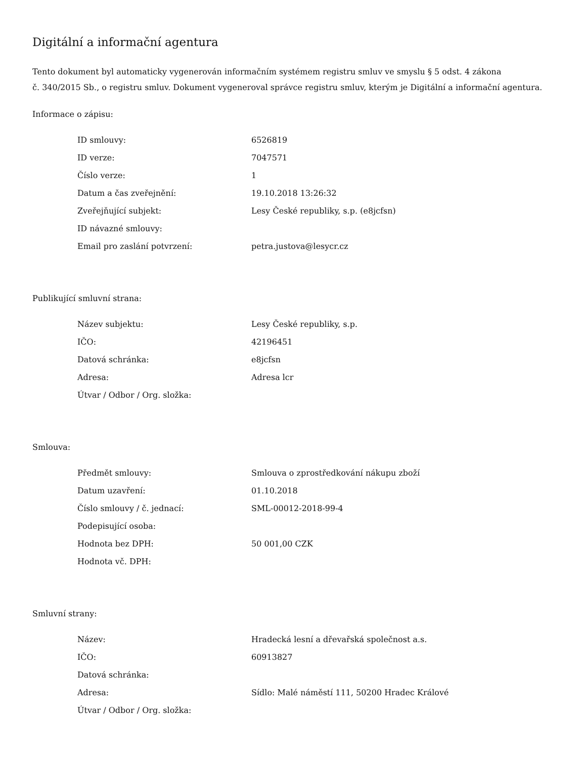Digitální a informační agentura
Tento dokument byl automaticky vygenerován informačním systémem registru smluv ve smyslu § 5 odst. 4 zákona
č. 340/2015 Sb., o registru smluv. Dokument vygeneroval správce registru smluv, kterým je Digitální a informační agentura.
Informace o zápisu:
| ID smlouvy: | 6526819 |
| ID verze: | 7047571 |
| Číslo verze: | 1 |
| Datum a čas zveřejnění: | 19.10.2018 13:26:32 |
| Zveřejňující subjekt: | Lesy České republiky, s.p. (e8jcfsn) |
| ID návazné smlouvy: | |
| Email pro zaslání potvrzení: | petra.justova@lesycr.cz |
Publikující smluvní strana:
| Název subjektu: | Lesy České republiky, s.p. |
| IČO: | 42196451 |
| Datová schránka: | e8jcfsn |
| Adresa: | Adresa lcr |
| Útvar / Odbor / Org. složka: | |
Smlouva:
| Předmět smlouvy: | Smlouva o zprostředkování nákupu zboží |
| Datum uzavření: | 01.10.2018 |
| Číslo smlouvy / č. jednací: | SML-00012-2018-99-4 |
| Podepisující osoba: | |
| Hodnota bez DPH: | 50 001,00 CZK |
| Hodnota vč. DPH: | |
Smluvní strany:
| Název: | Hradecká lesní a dřevařská společnost a.s. |
| IČO: | 60913827 |
| Datová schránka: | |
| Adresa: | Sídlo: Malé náměstí 111, 50200 Hradec Králové |
| Útvar / Odbor / Org. složka: | |